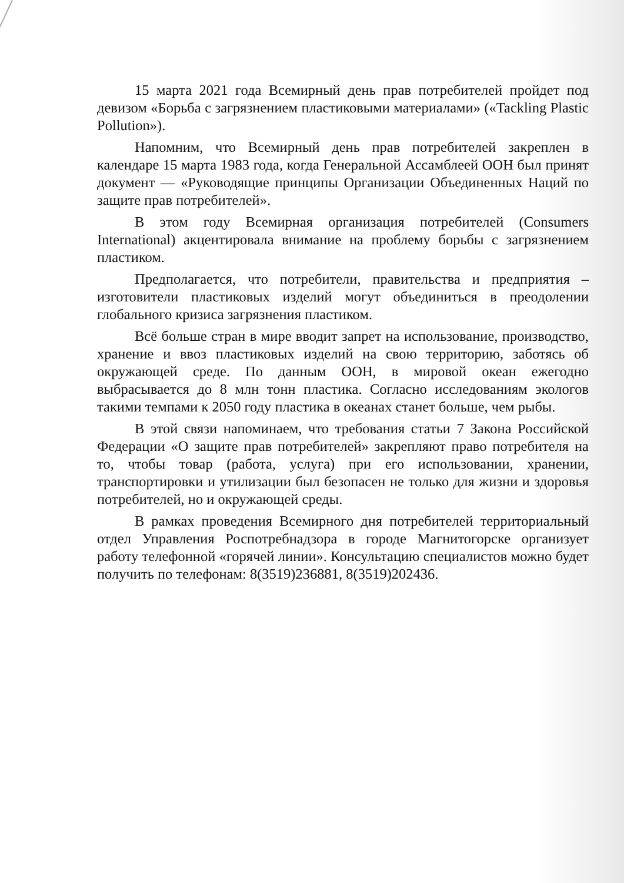15 марта 2021 года Всемирный день прав потребителей пройдет под девизом «Борьба с загрязнением пластиковыми материалами» («Tackling Plastic Pollution»).
Напомним, что Всемирный день прав потребителей закреплен в календаре 15 марта 1983 года, когда Генеральной Ассамблеей ООН был принят документ — «Руководящие принципы Организации Объединенных Наций по защите прав потребителей».
В этом году Всемирная организация потребителей (Consumers International) акцентировала внимание на проблему борьбы с загрязнением пластиком.
Предполагается, что потребители, правительства и предприятия – изготовители пластиковых изделий могут объединиться в преодолении глобального кризиса загрязнения пластиком.
Всё больше стран в мире вводит запрет на использование, производство, хранение и ввоз пластиковых изделий на свою территорию, заботясь об окружающей среде. По данным ООН, в мировой океан ежегодно выбрасывается до 8 млн тонн пластика. Согласно исследованиям экологов такими темпами к 2050 году пластика в океанах станет больше, чем рыбы.
В этой связи напоминаем, что требования статьи 7 Закона Российской Федерации «О защите прав потребителей» закрепляют право потребителя на то, чтобы товар (работа, услуга) при его использовании, хранении, транспортировки и утилизации был безопасен не только для жизни и здоровья потребителей, но и окружающей среды.
В рамках проведения Всемирного дня потребителей территориальный отдел Управления Роспотребнадзора в городе Магнитогорске организует работу телефонной «горячей линии». Консультацию специалистов можно будет получить по телефонам: 8(3519)236881, 8(3519)202436.